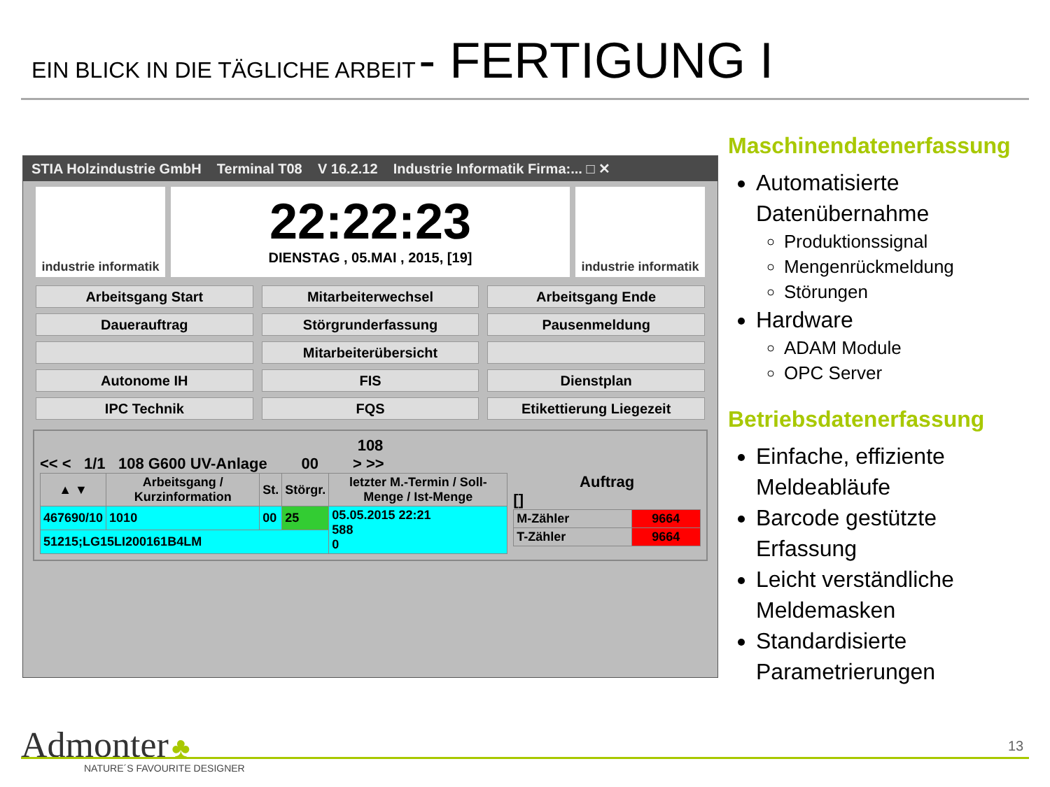EIN BLICK IN DIE TÄGLICHE ARBEIT - FERTIGUNG I
STIA Holzindustrie GmbH Terminal T08 V 16.2.12 Industrie Informatik Firma:... □ ✕
industrie informatik
22:22:23
DIENSTAG , 05.MAI , 2015, [19]
industrie informatik
Arbeitsgang Start
Mitarbeiterwechsel
Arbeitsgang Ende
Dauerauftrag
Störgrunderfassung
Pausenmeldung
Mitarbeiterübersicht
Autonome IH
FIS
Dienstplan
IPC Technik
FQS
Etikettierung Liegezeit
108
<< < 1/1 108 G600 UV-Anlage 00 > >>
| ▲ ▼ | Arbeitsgang / Kurzinformation | | St. | Störgr. | letzter M.-Termin / Soll-Menge / Ist-Menge |
| --- | --- | --- | --- | --- | --- |
| 467690/10 | | 1010 | 00 | 25 | 05.05.2015 22:21 588 0 |
| 51215;LG15LI200161B4LM | | | | | |
Auftrag
[]
| M-Zähler | 9664 |
| T-Zähler | 9664 |
Maschinendatenerfassung
Automatisierte Datenübernahme
Produktionssignal
Mengenrückmeldung
Störungen
Hardware
ADAM Module
OPC Server
Betriebsdatenerfassung
Einfache, effiziente Meldeabläufe
Barcode gestützte Erfassung
Leicht verständliche Meldemasken
Standardisierte Parametrierungen
Admonter ♣
NATURE´S FAVOURITE DESIGNER
13